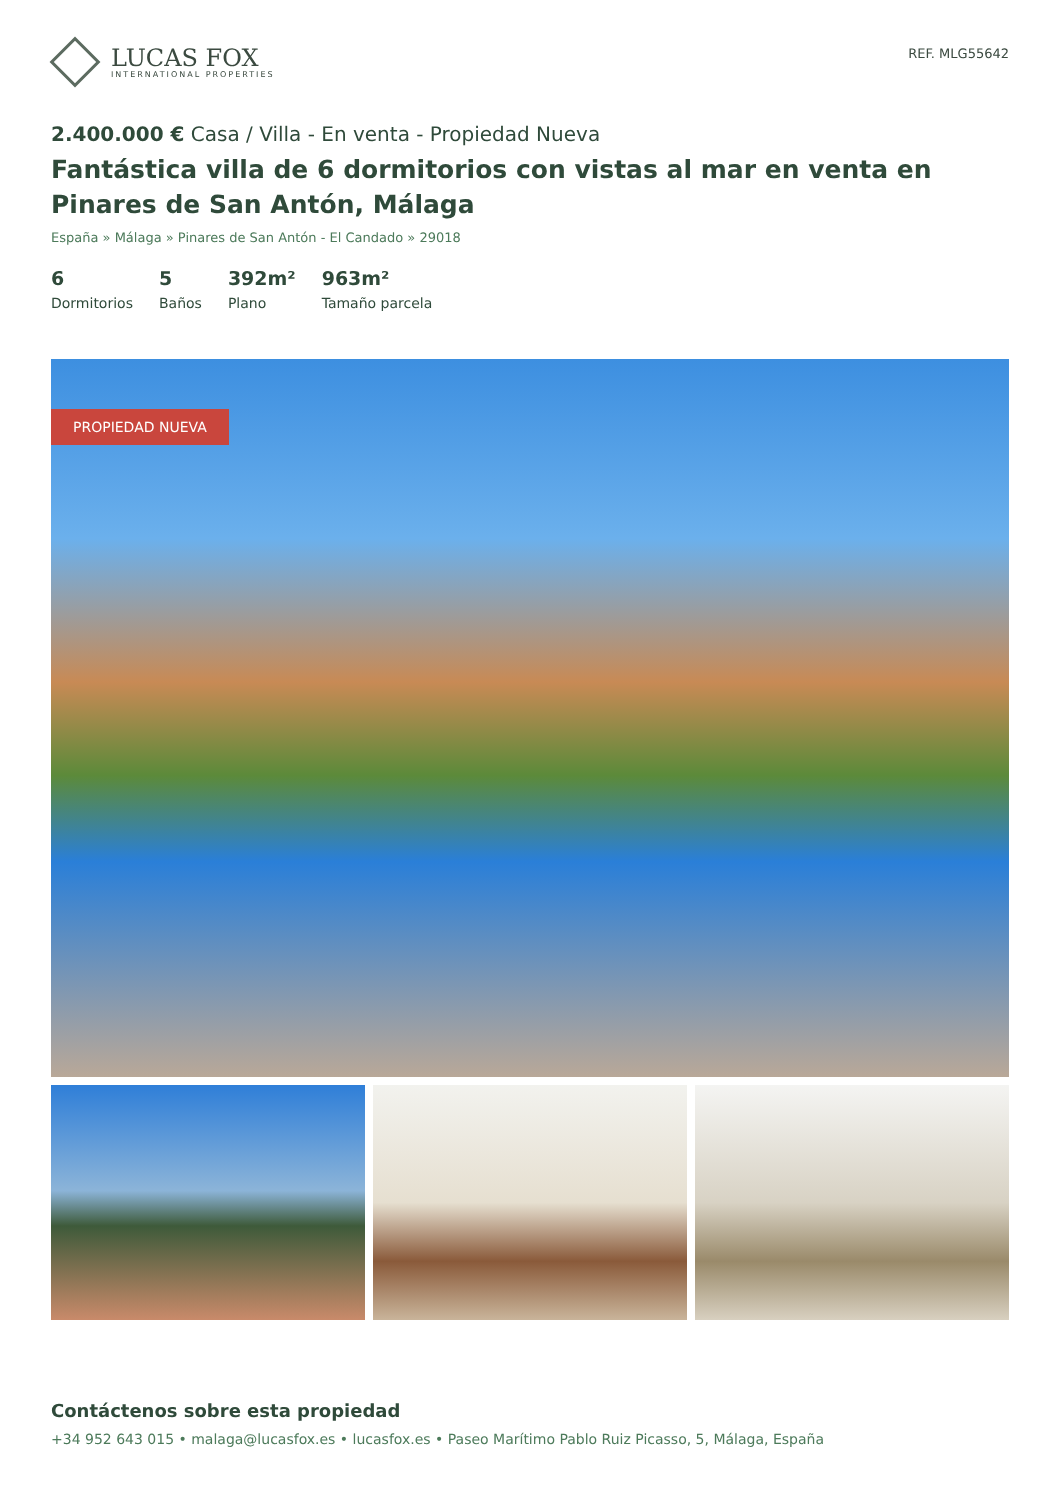LUCAS FOX
INTERNATIONAL PROPERTIES
REF. MLG55642
2.400.000 € Casa / Villa - En venta - Propiedad Nueva
Fantástica villa de 6 dormitorios con vistas al mar en venta en Pinares de San Antón, Málaga
España » Málaga » Pinares de San Antón - El Candado » 29018
6
Dormitorios
5
Baños
392m²
Plano
963m²
Tamaño parcela
PROPIEDAD NUEVA
Contáctenos sobre esta propiedad
+34 952 643 015 • malaga@lucasfox.es • lucasfox.es • Paseo Marítimo Pablo Ruiz Picasso, 5, Málaga, España